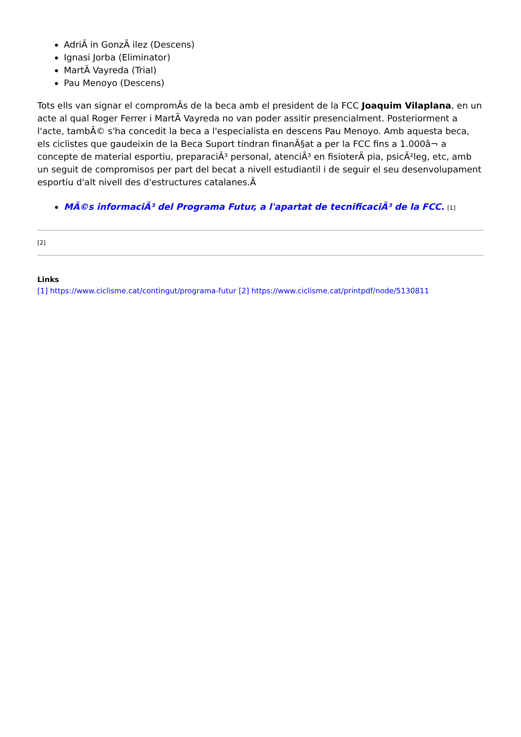AdriÃ in GonzÃ ilez (Descens)
Ignasi Jorba (Eliminator)
MartÃ Vayreda (Trial)
Pau Menoyo (Descens)
Tots ells van signar el compromÃs de la beca amb el president de la FCC Joaquim Vilaplana, en un acte al qual Roger Ferrer i MartÃ Vayreda no van poder assitir presencialment. Posteriorment a l'acte, tambÃ© s'ha concedit la beca a l'especialista en descens Pau Menoyo. Amb aquesta beca, els ciclistes que gaudeixin de la Beca Suport tindran finanÃ§at a per la FCC fins a 1.000â¬ a concepte de material esportiu, preparaciÃ³ personal, atenciÃ³ en fisioterÃ pia, psicÃ²leg, etc, amb un seguit de compromisos per part del becat a nivell estudiantil i de seguir el seu desenvolupament esportiu d'alt nivell des d'estructures catalanes.Â
MÃ©s informaciÃ³ del Programa Futur, a l'apartat de tecnificaciÃ³ de la FCC. [1]
[2]
Links
[1] https://www.ciclisme.cat/contingut/programa-futur [2] https://www.ciclisme.cat/printpdf/node/5130811